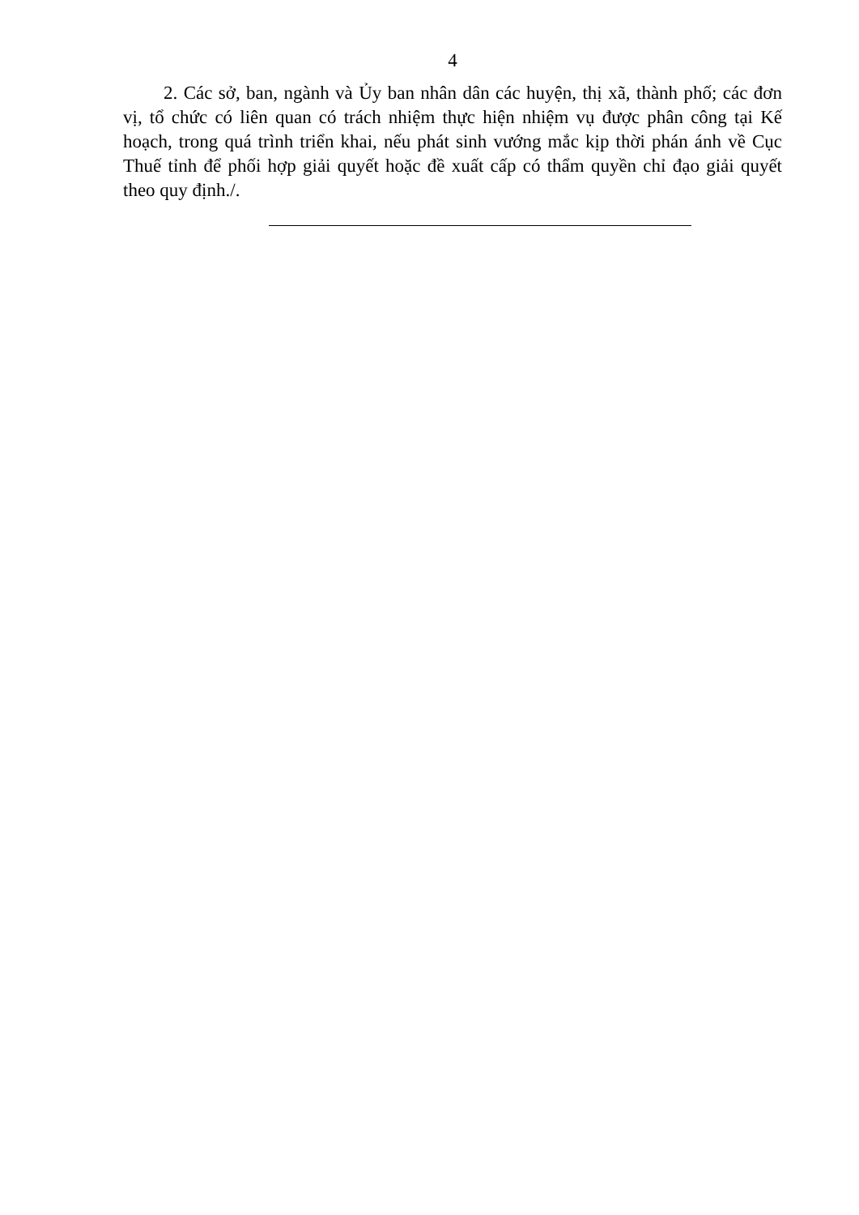4
2. Các sở, ban, ngành và Ủy ban nhân dân các huyện, thị xã, thành phố; các đơn vị, tổ chức có liên quan có trách nhiệm thực hiện nhiệm vụ được phân công tại Kế hoạch, trong quá trình triển khai, nếu phát sinh vướng mắc kịp thời phán ánh về Cục Thuế tỉnh để phối hợp giải quyết hoặc đề xuất cấp có thẩm quyền chỉ đạo giải quyết theo quy định./.